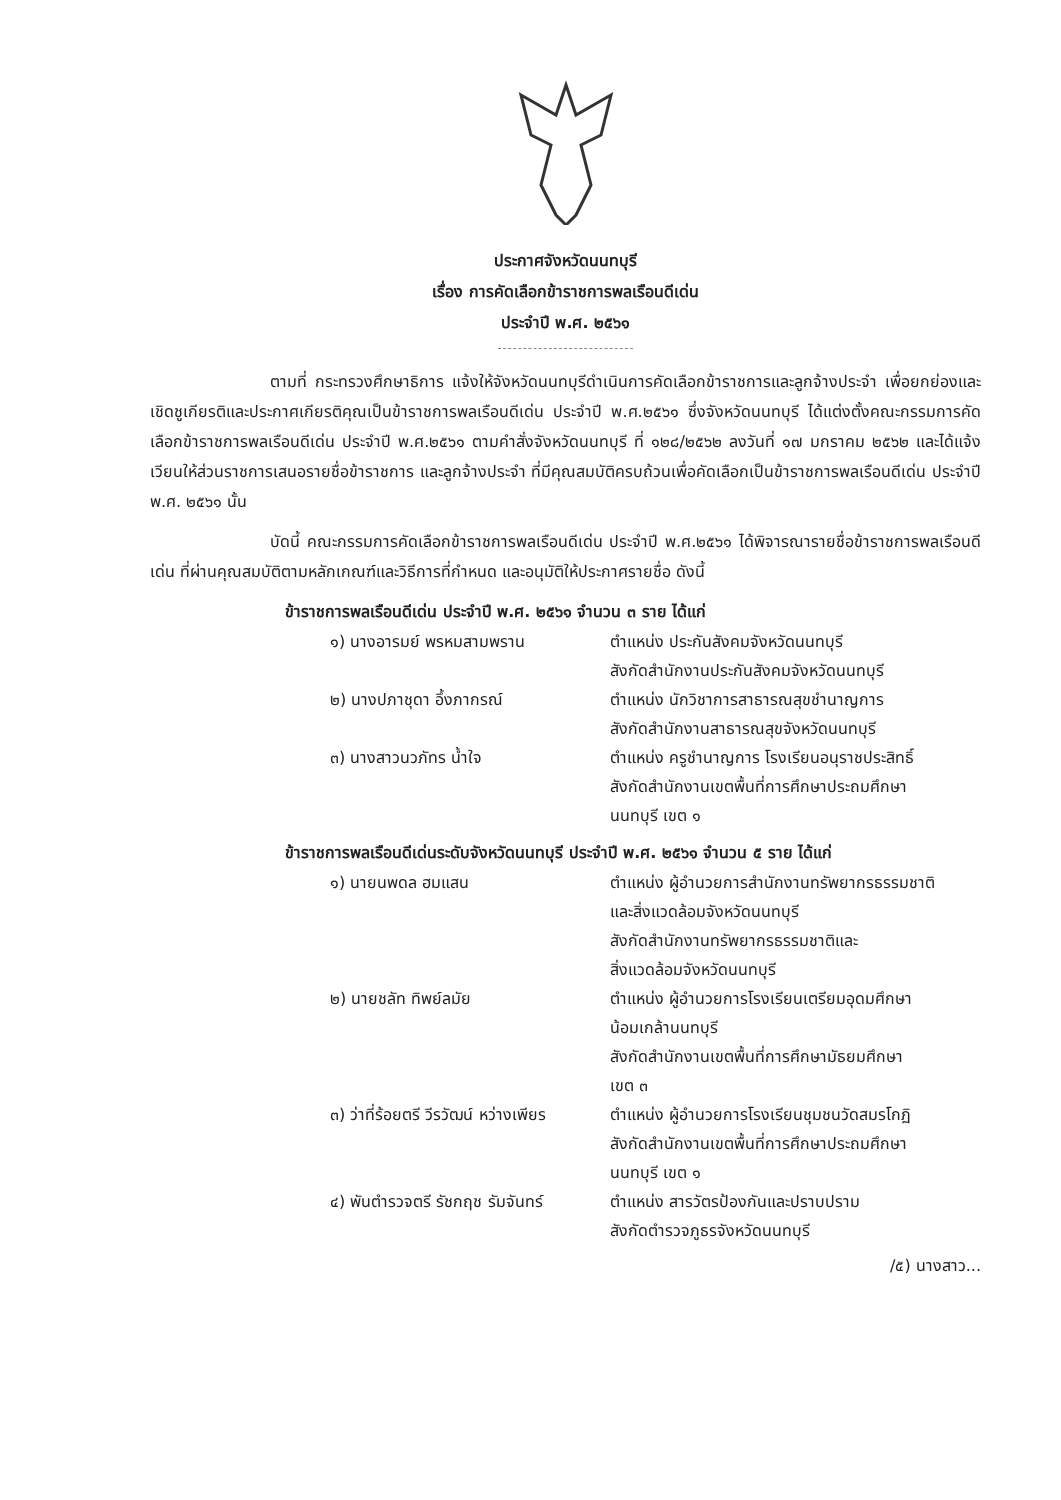ประกาศจังหวัดนนทบุรี
เรื่อง การคัดเลือกข้าราชการพลเรือนดีเด่น
ประจำปี พ.ศ. ๒๕๖๑
ตามที่ กระทรวงศึกษาธิการ แจ้งให้จังหวัดนนทบุรีดำเนินการคัดเลือกข้าราชการและลูกจ้างประจำ เพื่อยกย่องและเชิดชูเกียรติและประกาศเกียรติคุณเป็นข้าราชการพลเรือนดีเด่น ประจำปี พ.ศ.๒๕๖๑ ซึ่งจังหวัดนนทบุรี ได้แต่งตั้งคณะกรรมการคัดเลือกข้าราชการพลเรือนดีเด่น ประจำปี พ.ศ.๒๕๖๑ ตามคำสั่งจังหวัดนนทบุรี ที่ ๑๒๘/๒๕๖๒ ลงวันที่ ๑๗ มกราคม ๒๕๖๒ และได้แจ้งเวียนให้ส่วนราชการเสนอรายชื่อข้าราชการ และลูกจ้างประจำ ที่มีคุณสมบัติครบถ้วนเพื่อคัดเลือกเป็นข้าราชการพลเรือนดีเด่น ประจำปี พ.ศ. ๒๕๖๑ นั้น
บัดนี้ คณะกรรมการคัดเลือกข้าราชการพลเรือนดีเด่น ประจำปี พ.ศ.๒๕๖๑ ได้พิจารณารายชื่อข้าราชการพลเรือนดีเด่น ที่ผ่านคุณสมบัติตามหลักเกณฑ์และวิธีการที่กำหนด และอนุมัติให้ประกาศรายชื่อ ดังนี้
ข้าราชการพลเรือนดีเด่น ประจำปี พ.ศ. ๒๕๖๑ จำนวน ๓ ราย ได้แก่
| ๑) นางอารมย์ พรหมสามพราน | ตำแหน่ง ประกันสังคมจังหวัดนนทบุรี สังกัดสำนักงานประกันสังคมจังหวัดนนทบุรี |
| ๒) นางปภาชุดา อึ้งภากรณ์ | ตำแหน่ง นักวิชาการสาธารณสุขชำนาญการ สังกัดสำนักงานสาธารณสุขจังหวัดนนทบุรี |
| ๓) นางสาวนวภัทร น้ำใจ | ตำแหน่ง ครูชำนาญการ โรงเรียนอนุราชประสิทธิ์ สังกัดสำนักงานเขตพื้นที่การศึกษาประถมศึกษา นนทบุรี เขต ๑ |
ข้าราชการพลเรือนดีเด่นระดับจังหวัดนนทบุรี ประจำปี พ.ศ. ๒๕๖๑ จำนวน ๕ ราย ได้แก่
| ๑) นายนพดล ฮมแสน | ตำแหน่ง ผู้อำนวยการสำนักงานทรัพยากรธรรมชาติ และสิ่งแวดล้อมจังหวัดนนทบุรี สังกัดสำนักงานทรัพยากรธรรมชาติและ สิ่งแวดล้อมจังหวัดนนทบุรี |
| ๒) นายชลัท ทิพย์ลมัย | ตำแหน่ง ผู้อำนวยการโรงเรียนเตรียมอุดมศึกษา น้อมเกล้านนทบุรี สังกัดสำนักงานเขตพื้นที่การศึกษามัธยมศึกษา เขต ๓ |
| ๓) ว่าที่ร้อยตรี วีรวัฒน์ หว่างเพียร | ตำแหน่ง ผู้อำนวยการโรงเรียนชุมชนวัดสมรโกฏิ สังกัดสำนักงานเขตพื้นที่การศึกษาประถมศึกษา นนทบุรี เขต ๑ |
| ๔) พันตำรวจตรี รัชกฤช รัมจันทร์ | ตำแหน่ง สารวัตรป้องกันและปราบปราม สังกัดตำรวจภูธรจังหวัดนนทบุรี |
/๕) นางสาว...